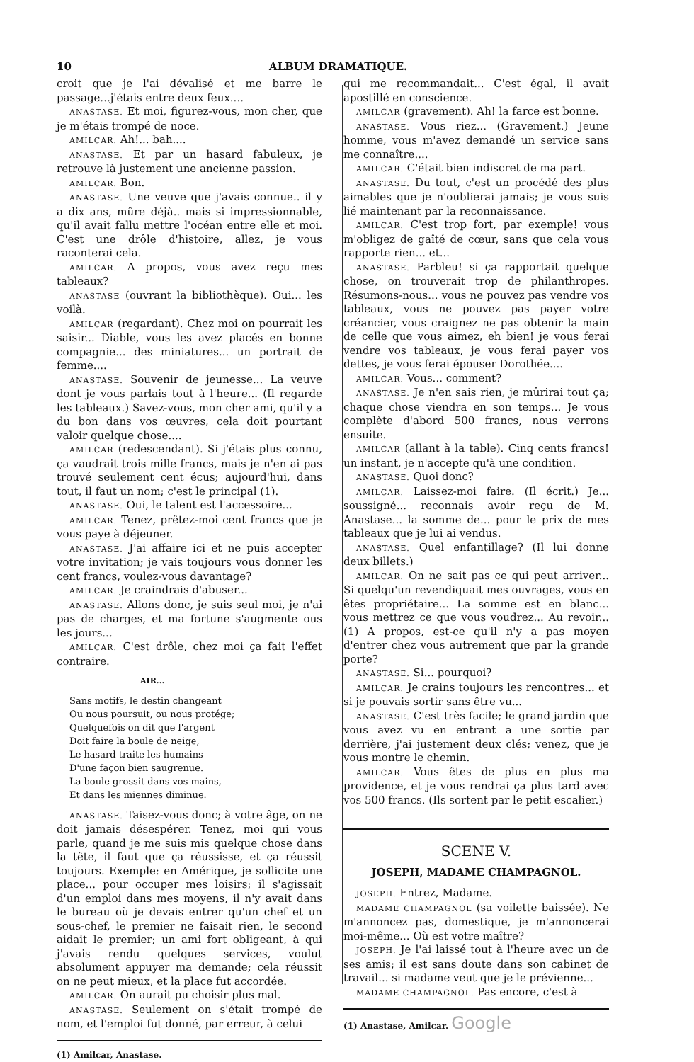10 ALBUM DRAMATIQUE.
croit que je l'ai dévalisé et me barre le passage...j'étais entre deux feux....
ANASTASE. Et moi, figurez-vous, mon cher, que je m'étais trompé de noce.
AMILCAR. Ah!... bah....
ANASTASE. Et par un hasard fabuleux, je retrouve là justement une ancienne passion.
AMILCAR. Bon.
ANASTASE. Une veuve que j'avais connue.. il y a dix ans, mûre déjà.. mais si impressionnable, qu'il avait fallu mettre l'océan entre elle et moi. C'est une drôle d'histoire, allez, je vous raconterai cela.
AMILCAR. A propos, vous avez reçu mes tableaux?
ANASTASE (ouvrant la bibliothèque). Oui... les voilà.
AMILCAR (regardant). Chez moi on pourrait les saisir... Diable, vous les avez placés en bonne compagnie... des miniatures... un portrait de femme....
ANASTASE. Souvenir de jeunesse... La veuve dont je vous parlais tout à l'heure... (Il regarde les tableaux.) Savez-vous, mon cher ami, qu'il y a du bon dans vos œuvres, cela doit pourtant valoir quelque chose....
AMILCAR (redescendant). Si j'étais plus connu, ça vaudrait trois mille francs, mais je n'en ai pas trouvé seulement cent écus; aujourd'hui, dans tout, il faut un nom; c'est le principal (1).
ANASTASE. Oui, le talent est l'accessoire...
AMILCAR. Tenez, prêtez-moi cent francs que je vous paye à déjeuner.
ANASTASE. J'ai affaire ici et ne puis accepter votre invitation; je vais toujours vous donner les cent francs, voulez-vous davantage?
AMILCAR. Je craindrais d'abuser...
ANASTASE. Allons donc, je suis seul moi, je n'ai pas de charges, et ma fortune s'augmente ous les jours...
AMILCAR. C'est drôle, chez moi ça fait l'effet contraire.
AIR...
Sans motifs, le destin changeant
Ou nous poursuit, ou nous protége;
Quelquefois on dit que l'argent
Doit faire la boule de neige,
Le hasard traite les humains
D'une façon bien saugrenue.
La boule grossit dans vos mains,
Et dans les miennes diminue.
ANASTASE. Taisez-vous donc; à votre âge, on ne doit jamais désespérer. Tenez, moi qui vous parle, quand je me suis mis quelque chose dans la tête, il faut que ça réussisse, et ça réussit toujours. Exemple: en Amérique, je sollicite une place... pour occuper mes loisirs; il s'agissait d'un emploi dans mes moyens, il n'y avait dans le bureau où je devais entrer qu'un chef et un sous-chef, le premier ne faisait rien, le second aidait le premier; un ami fort obligeant, à qui j'avais rendu quelques services, voulut absolument appuyer ma demande; cela réussit on ne peut mieux, et la place fut accordée.
AMILCAR. On aurait pu choisir plus mal.
ANASTASE. Seulement on s'était trompé de nom, et l'emploi fut donné, par erreur, à celui
(1) Amilcar, Anastase.
qui me recommandait... C'est égal, il avait apostillé en conscience.
AMILCAR (gravement). Ah! la farce est bonne.
ANASTASE. Vous riez... (Gravement.) Jeune homme, vous m'avez demandé un service sans me connaître....
AMILCAR. C'était bien indiscret de ma part.
ANASTASE. Du tout, c'est un procédé des plus aimables que je n'oublierai jamais; je vous suis lié maintenant par la reconnaissance.
AMILCAR. C'est trop fort, par exemple! vous m'obligez de gaîté de cœur, sans que cela vous rapporte rien... et...
ANASTASE. Parbleu! si ça rapportait quelque chose, on trouverait trop de philanthropes. Résumons-nous... vous ne pouvez pas vendre vos tableaux, vous ne pouvez pas payer votre créancier, vous craignez ne pas obtenir la main de celle que vous aimez, eh bien! je vous ferai vendre vos tableaux, je vous ferai payer vos dettes, je vous ferai épouser Dorothée....
AMILCAR. Vous... comment?
ANASTASE. Je n'en sais rien, je mûrirai tout ça; chaque chose viendra en son temps... Je vous complète d'abord 500 francs, nous verrons ensuite.
AMILCAR (allant à la table). Cinq cents francs! un instant, je n'accepte qu'à une condition.
ANASTASE. Quoi donc?
AMILCAR. Laissez-moi faire. (Il écrit.) Je... soussigné... reconnais avoir reçu de M. Anastase... la somme de... pour le prix de mes tableaux que je lui ai vendus.
ANASTASE. Quel enfantillage? (Il lui donne deux billets.)
AMILCAR. On ne sait pas ce qui peut arriver... Si quelqu'un revendiquait mes ouvrages, vous en êtes propriétaire... La somme est en blanc... vous mettrez ce que vous voudrez... Au revoir...(1) A propos, est-ce qu'il n'y a pas moyen d'entrer chez vous autrement que par la grande porte?
ANASTASE. Si... pourquoi?
AMILCAR. Je crains toujours les rencontres... et si je pouvais sortir sans être vu...
ANASTASE. C'est très facile; le grand jardin que vous avez vu en entrant a une sortie par derrière, j'ai justement deux clés; venez, que je vous montre le chemin.
AMILCAR. Vous êtes de plus en plus ma providence, et je vous rendrai ça plus tard avec vos 500 francs. (Ils sortent par le petit escalier.)
SCENE V.
JOSEPH, MADAME CHAMPAGNOL.
JOSEPH. Entrez, Madame.
MADAME CHAMPAGNOL (sa voilette baissée). Ne m'annoncez pas, domestique, je m'annoncerai moi-même... Où est votre maître?
JOSEPH. Je l'ai laissé tout à l'heure avec un de ses amis; il est sans doute dans son cabinet de travail... si madame veut que je le prévienne...
MADAME CHAMPAGNOL. Pas encore, c'est à
(1) Anastase, Amilcar. Google